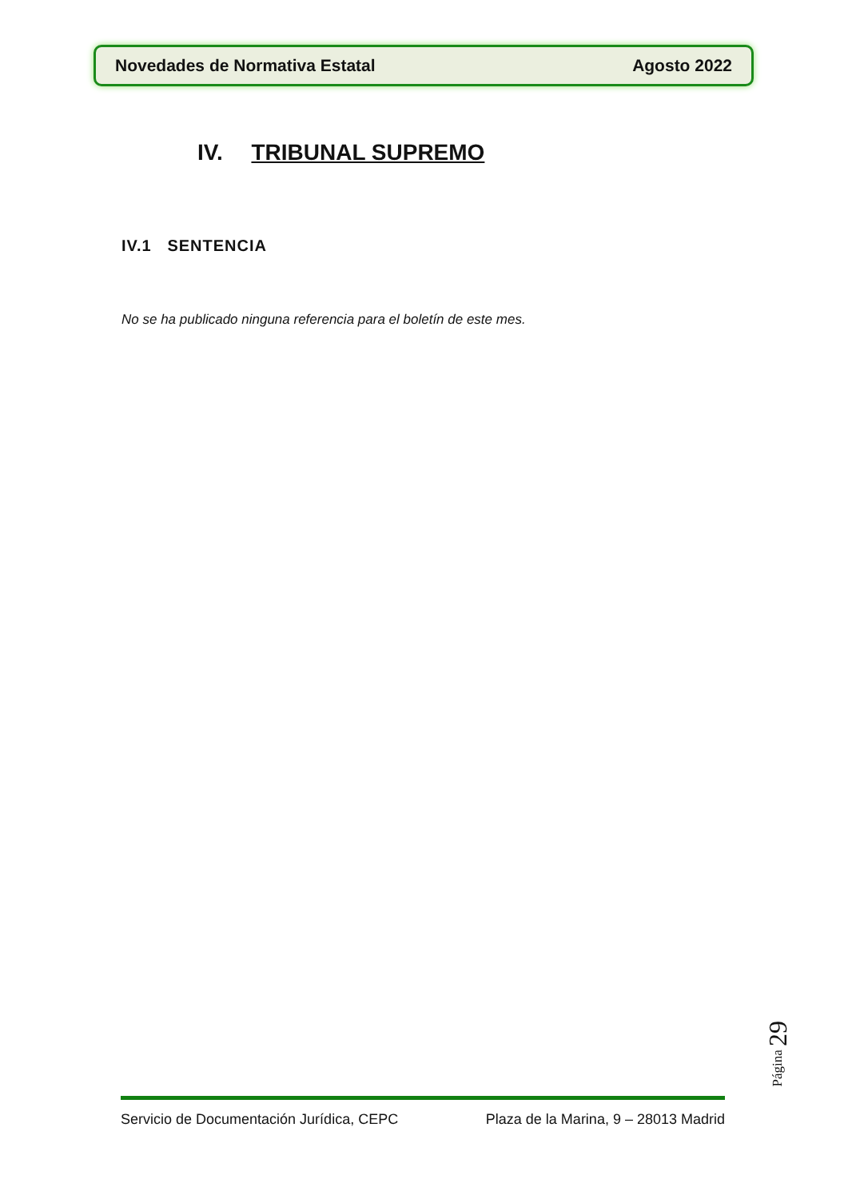Novedades de Normativa Estatal Agosto 2022
IV. TRIBUNAL SUPREMO
IV.1 SENTENCIA
No se ha publicado ninguna referencia para el boletín de este mes.
Página 29
Servicio de Documentación Jurídica, CEPC Plaza de la Marina, 9 – 28013 Madrid